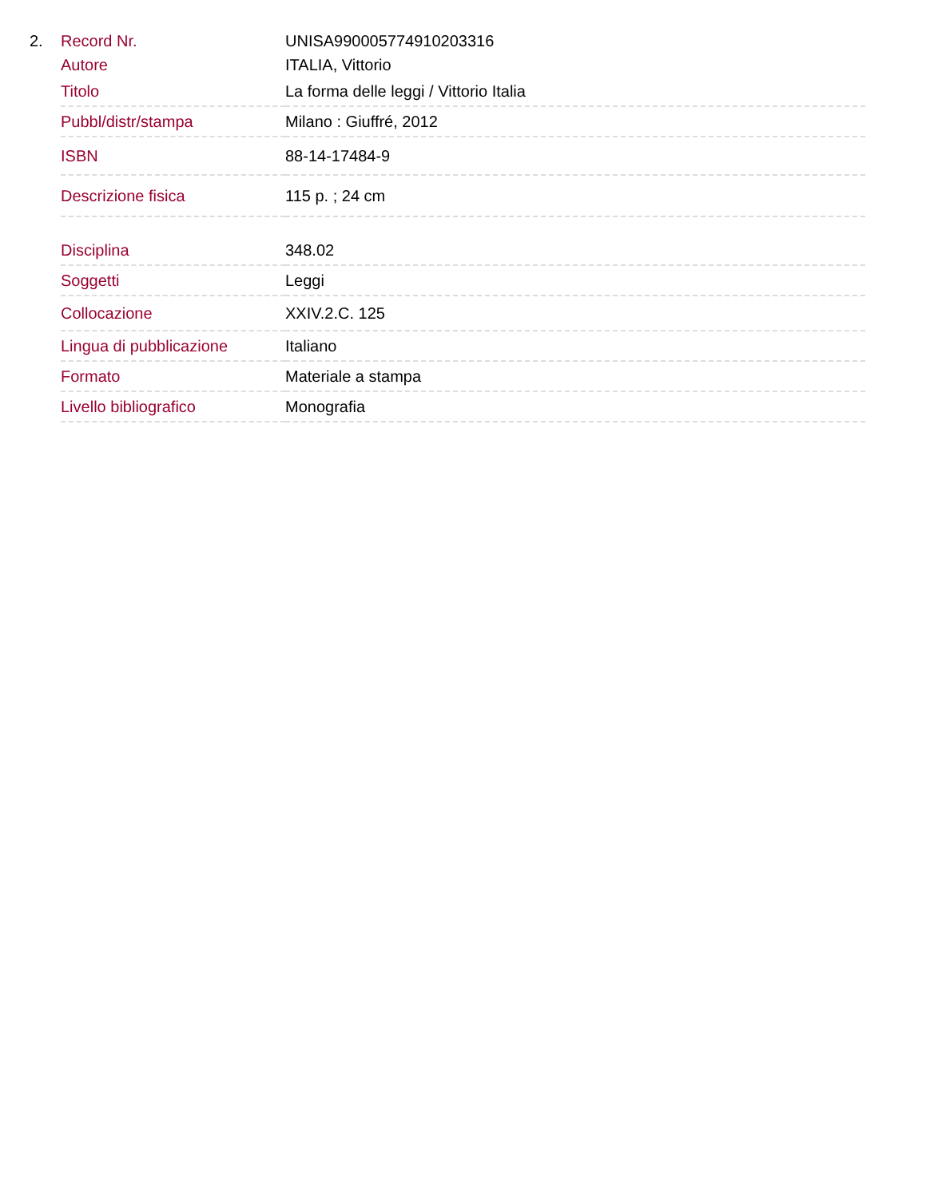2.
| Record Nr. | UNISA990005774910203316 |
| Autore | ITALIA, Vittorio |
| Titolo | La forma delle leggi / Vittorio Italia |
| Pubbl/distr/stampa | Milano : Giuffré, 2012 |
| ISBN | 88-14-17484-9 |
| Descrizione fisica | 115 p. ; 24 cm |
| Disciplina | 348.02 |
| Soggetti | Leggi |
| Collocazione | XXIV.2.C. 125 |
| Lingua di pubblicazione | Italiano |
| Formato | Materiale a stampa |
| Livello bibliografico | Monografia |